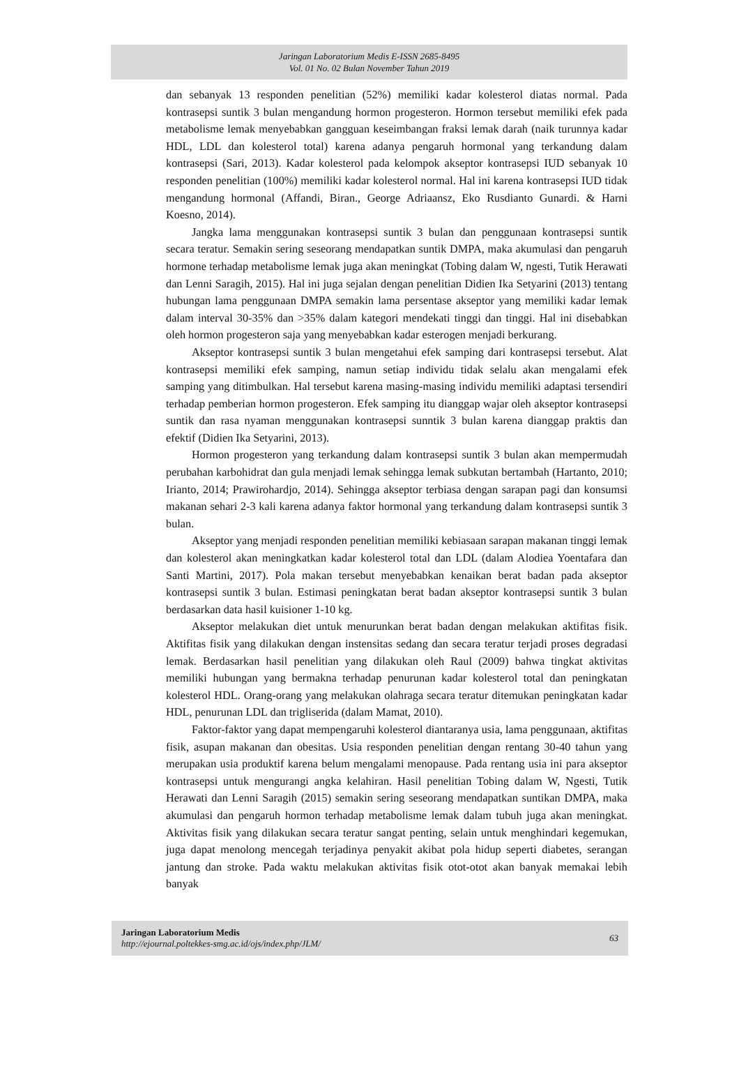Jaringan Laboratorium Medis E-ISSN 2685-8495
Vol. 01 No. 02 Bulan November Tahun 2019
dan sebanyak 13 responden penelitian (52%) memiliki kadar kolesterol diatas normal. Pada kontrasepsi suntik 3 bulan mengandung hormon progesteron. Hormon tersebut memiliki efek pada metabolisme lemak menyebabkan gangguan keseimbangan fraksi lemak darah (naik turunnya kadar HDL, LDL dan kolesterol total) karena adanya pengaruh hormonal yang terkandung dalam kontrasepsi (Sari, 2013). Kadar kolesterol pada kelompok akseptor kontrasepsi IUD sebanyak 10 responden penelitian (100%) memiliki kadar kolesterol normal. Hal ini karena kontrasepsi IUD tidak mengandung hormonal (Affandi, Biran., George Adriaansz, Eko Rusdianto Gunardi. & Harni Koesno, 2014).
Jangka lama menggunakan kontrasepsi suntik 3 bulan dan penggunaan kontrasepsi suntik secara teratur. Semakin sering seseorang mendapatkan suntik DMPA, maka akumulasi dan pengaruh hormone terhadap metabolisme lemak juga akan meningkat (Tobing dalam W, ngesti, Tutik Herawati dan Lenni Saragih, 2015). Hal ini juga sejalan dengan penelitian Didien Ika Setyarini (2013) tentang hubungan lama penggunaan DMPA semakin lama persentase akseptor yang memiliki kadar lemak dalam interval 30-35% dan >35% dalam kategori mendekati tinggi dan tinggi. Hal ini disebabkan oleh hormon progesteron saja yang menyebabkan kadar esterogen menjadi berkurang.
Akseptor kontrasepsi suntik 3 bulan mengetahui efek samping dari kontrasepsi tersebut. Alat kontrasepsi memiliki efek samping, namun setiap individu tidak selalu akan mengalami efek samping yang ditimbulkan. Hal tersebut karena masing-masing individu memiliki adaptasi tersendiri terhadap pemberian hormon progesteron. Efek samping itu dianggap wajar oleh akseptor kontrasepsi suntik dan rasa nyaman menggunakan kontrasepsi sunntik 3 bulan karena dianggap praktis dan efektif (Didien Ika Setyarini, 2013).
Hormon progesteron yang terkandung dalam kontrasepsi suntik 3 bulan akan mempermudah perubahan karbohidrat dan gula menjadi lemak sehingga lemak subkutan bertambah (Hartanto, 2010; Irianto, 2014; Prawirohardjo, 2014). Sehingga akseptor terbiasa dengan sarapan pagi dan konsumsi makanan sehari 2-3 kali karena adanya faktor hormonal yang terkandung dalam kontrasepsi suntik 3 bulan.
Akseptor yang menjadi responden penelitian memiliki kebiasaan sarapan makanan tinggi lemak dan kolesterol akan meningkatkan kadar kolesterol total dan LDL (dalam Alodiea Yoentafara dan Santi Martini, 2017). Pola makan tersebut menyebabkan kenaikan berat badan pada akseptor kontrasepsi suntik 3 bulan. Estimasi peningkatan berat badan akseptor kontrasepsi suntik 3 bulan berdasarkan data hasil kuisioner 1-10 kg.
Akseptor melakukan diet untuk menurunkan berat badan dengan melakukan aktifitas fisik. Aktifitas fisik yang dilakukan dengan instensitas sedang dan secara teratur terjadi proses degradasi lemak. Berdasarkan hasil penelitian yang dilakukan oleh Raul (2009) bahwa tingkat aktivitas memiliki hubungan yang bermakna terhadap penurunan kadar kolesterol total dan peningkatan kolesterol HDL. Orang-orang yang melakukan olahraga secara teratur ditemukan peningkatan kadar HDL, penurunan LDL dan trigliserida (dalam Mamat, 2010).
Faktor-faktor yang dapat mempengaruhi kolesterol diantaranya usia, lama penggunaan, aktifitas fisik, asupan makanan dan obesitas. Usia responden penelitian dengan rentang 30-40 tahun yang merupakan usia produktif karena belum mengalami menopause. Pada rentang usia ini para akseptor kontrasepsi untuk mengurangi angka kelahiran. Hasil penelitian Tobing dalam W, Ngesti, Tutik Herawati dan Lenni Saragih (2015) semakin sering seseorang mendapatkan suntikan DMPA, maka akumulasi dan pengaruh hormon terhadap metabolisme lemak dalam tubuh juga akan meningkat. Aktivitas fisik yang dilakukan secara teratur sangat penting, selain untuk menghindari kegemukan, juga dapat menolong mencegah terjadinya penyakit akibat pola hidup seperti diabetes, serangan jantung dan stroke. Pada waktu melakukan aktivitas fisik otot-otot akan banyak memakai lebih banyak
Jaringan Laboratorium Medis
http://ejournal.poltekkes-smg.ac.id/ojs/index.php/JLM/
63